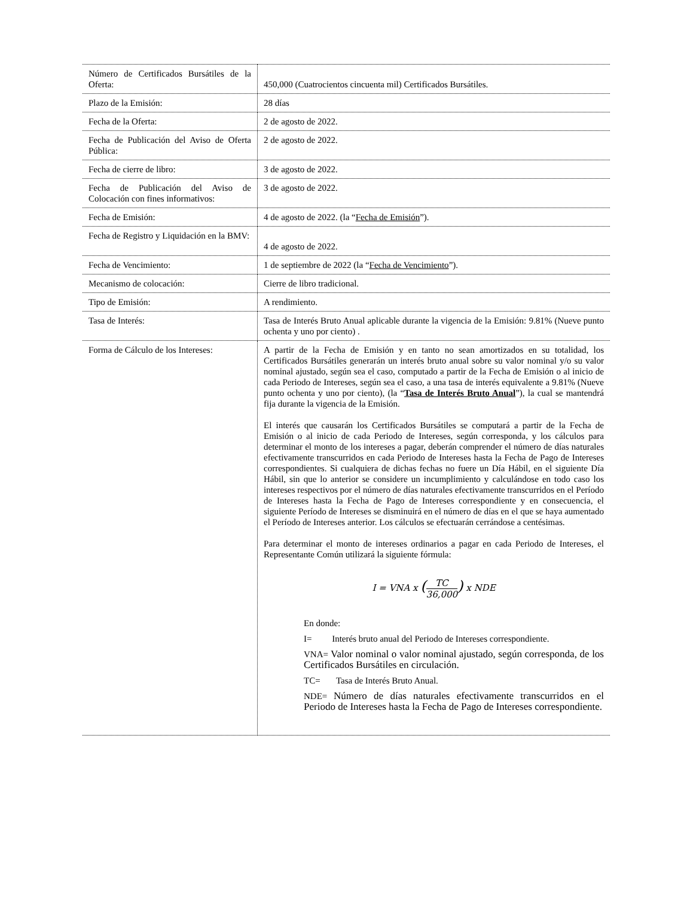| Número de Certificados Bursátiles de la Oferta: | 450,000 (Cuatrocientos cincuenta mil) Certificados Bursátiles. |
| Plazo de la Emisión: | 28 días |
| Fecha de la Oferta: | 2 de agosto de 2022. |
| Fecha de Publicación del Aviso de Oferta Pública: | 2 de agosto de 2022. |
| Fecha de cierre de libro: | 3 de agosto de 2022. |
| Fecha de Publicación del Aviso de Colocación con fines informativos: | 3 de agosto de 2022. |
| Fecha de Emisión: | 4 de agosto de 2022. (la “ Fecha de Emisión ”). |
| Fecha de Registro y Liquidación en la BMV: | 4 de agosto de 2022. |
| Fecha de Vencimiento: | 1 de septiembre de 2022 (la “ Fecha de Vencimiento ”). |
| Mecanismo de colocación: | Cierre de libro tradicional. |
| Tipo de Emisión: | A rendimiento. |
| Tasa de Interés: | Tasa de Interés Bruto Anual aplicable durante la vigencia de la Emisión: 9.81% (Nueve punto ochenta y uno por ciento) . |
| Forma de Cálculo de los Intereses: | A partir de la Fecha de Emisión y en tanto no sean amortizados en su totalidad, los Certificados Bursátiles generarán un interés bruto anual sobre su valor nominal y/o su valor nominal ajustado, según sea el caso, computado a partir de la Fecha de Emisión o al inicio de cada Periodo de Intereses, según sea el caso, a una tasa de interés equivalente a 9.81% (Nueve punto ochenta y uno por ciento), (la “ Tasa de Interés Bruto Anual ”), la cual se mantendrá fija durante la vigencia de la Emisión. El interés que causarán los Certificados Bursátiles se computará a partir de la Fecha de Emisión o al inicio de cada Periodo de Intereses, según corresponda, y los cálculos para determinar el monto de los intereses a pagar, deberán comprender el número de días naturales efectivamente transcurridos en cada Periodo de Intereses hasta la Fecha de Pago de Intereses correspondientes. Si cualquiera de dichas fechas no fuere un Día Hábil, en el siguiente Día Hábil, sin que lo anterior se considere un incumplimiento y calculándose en todo caso los intereses respectivos por el número de días naturales efectivamente transcurridos en el Período de Intereses hasta la Fecha de Pago de Intereses correspondiente y en consecuencia, el siguiente Período de Intereses se disminuirá en el número de días en el que se haya aumentado el Período de Intereses anterior. Los cálculos se efectuarán cerrándose a centésimas. Para determinar el monto de intereses ordinarios a pagar en cada Periodo de Intereses, el Representante Común utilizará la siguiente fórmula: I = VNA x ( TC 36,000 ) x NDE En donde: I= Interés bruto anual del Periodo de Intereses correspondiente. VNA= Valor nominal o valor nominal ajustado, según corresponda, de los Certificados Bursátiles en circulación. TC= Tasa de Interés Bruto Anual. NDE= Número de días naturales efectivamente transcurridos en el Periodo de Intereses hasta la Fecha de Pago de Intereses correspondiente. |